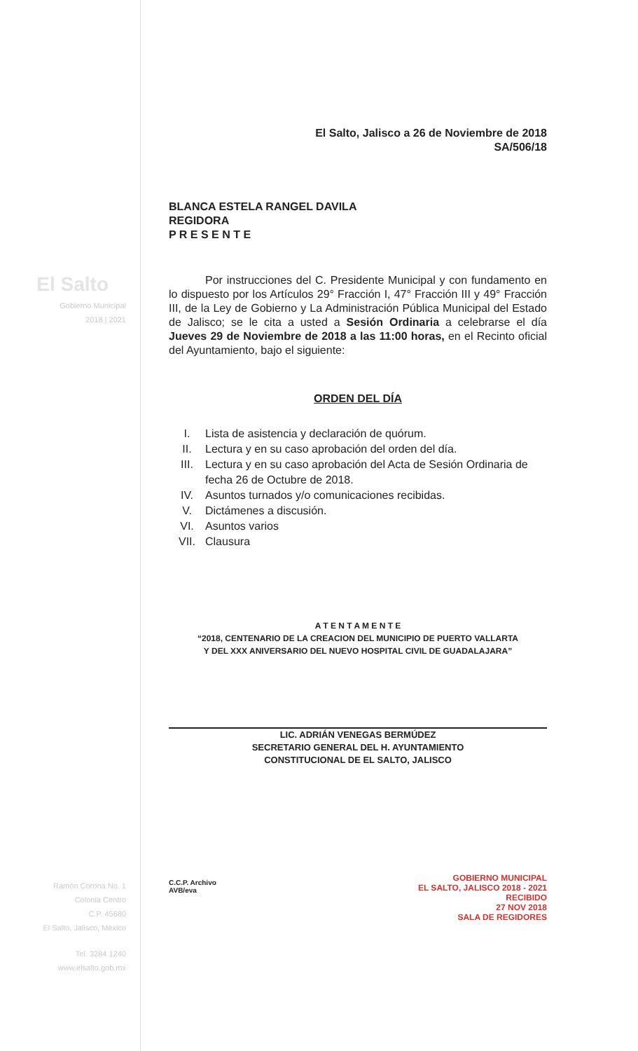El Salto
Gobierno Municipal
2018 | 2021
Ramón Corona No. 1
Colonia Centro
C.P. 45680
El Salto, Jalisco, México
Tel. 3284 1240
www.elsalto.gob.mx
El Salto, Jalisco a 26 de Noviembre de 2018
SA/506/18
BLANCA ESTELA RANGEL DAVILA
REGIDORA
P R E S E N T E
Por instrucciones del C. Presidente Municipal y con fundamento en lo dispuesto por los Artículos 29° Fracción I, 47° Fracción III y 49° Fracción III, de la Ley de Gobierno y La Administración Pública Municipal del Estado de Jalisco; se le cita a usted a Sesión Ordinaria a celebrarse el día Jueves 29 de Noviembre de 2018 a las 11:00 horas, en el Recinto oficial del Ayuntamiento, bajo el siguiente:
ORDEN DEL DÍA
I. Lista de asistencia y declaración de quórum.
II. Lectura y en su caso aprobación del orden del día.
III. Lectura y en su caso aprobación del Acta de Sesión Ordinaria de fecha 26 de Octubre de 2018.
IV. Asuntos turnados y/o comunicaciones recibidas.
V. Dictámenes a discusión.
VI. Asuntos varios
VII. Clausura
A T E N T A M E N T E
“2018, CENTENARIO DE LA CREACION DEL MUNICIPIO DE PUERTO VALLARTA
Y DEL XXX ANIVERSARIO DEL NUEVO HOSPITAL CIVIL DE GUADALAJARA”
LIC. ADRIÁN VENEGAS BERMÚDEZ
SECRETARIO GENERAL DEL H. AYUNTAMIENTO
CONSTITUCIONAL DE EL SALTO, JALISCO
C.C.P. Archivo
AVB/eva
GOBIERNO MUNICIPAL
EL SALTO, JALISCO 2018 - 2021
RECIBIDO
27 NOV 2018
SALA DE REGIDORES